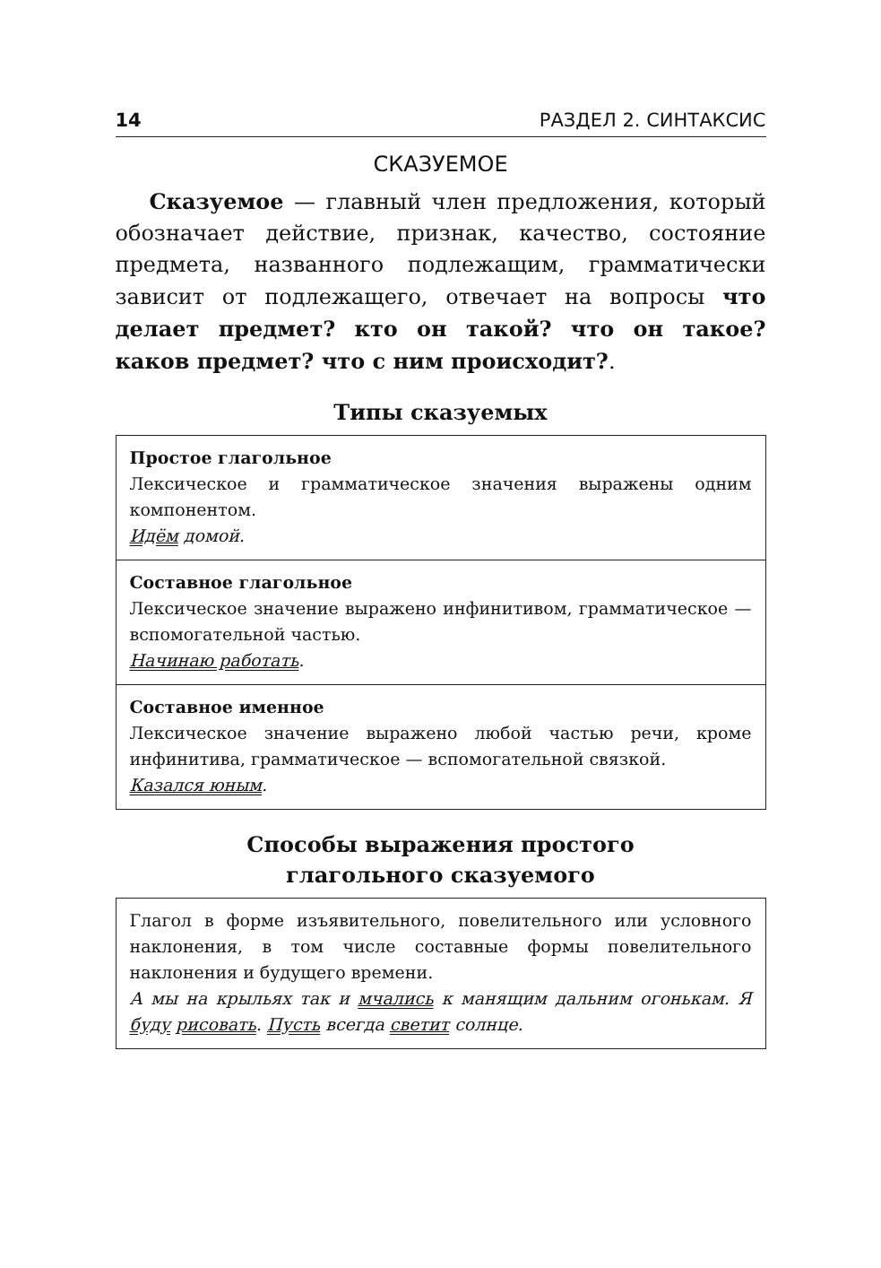14 РАЗДЕЛ 2. СИНТАКСИС
СКАЗУЕМОЕ
Сказуемое — главный член предложения, который обозначает действие, признак, качество, состояние предмета, названного подлежащим, грамматически зависит от подлежащего, отвечает на вопросы что делает предмет? кто он такой? что он такое? каков предмет? что с ним происходит?.
Типы сказуемых
| Простое глагольное Лексическое и грамматическое значения выражены одним компонентом. Идём домой. |
| Составное глагольное Лексическое значение выражено инфинитивом, грамматическое — вспомогательной частью. Начинаю работать . |
| Составное именное Лексическое значение выражено любой частью речи, кроме инфинитива, грамматическое — вспомогательной связкой. Казался юным . |
Способы выражения простого
глагольного сказуемого
| Глагол в форме изъявительного, повелительного или условного наклонения, в том числе составные формы повелительного наклонения и будущего времени. А мы на крыльях так и мчались к манящим дальним огонькам. Я буду рисовать . Пусть всегда светит солнце. |